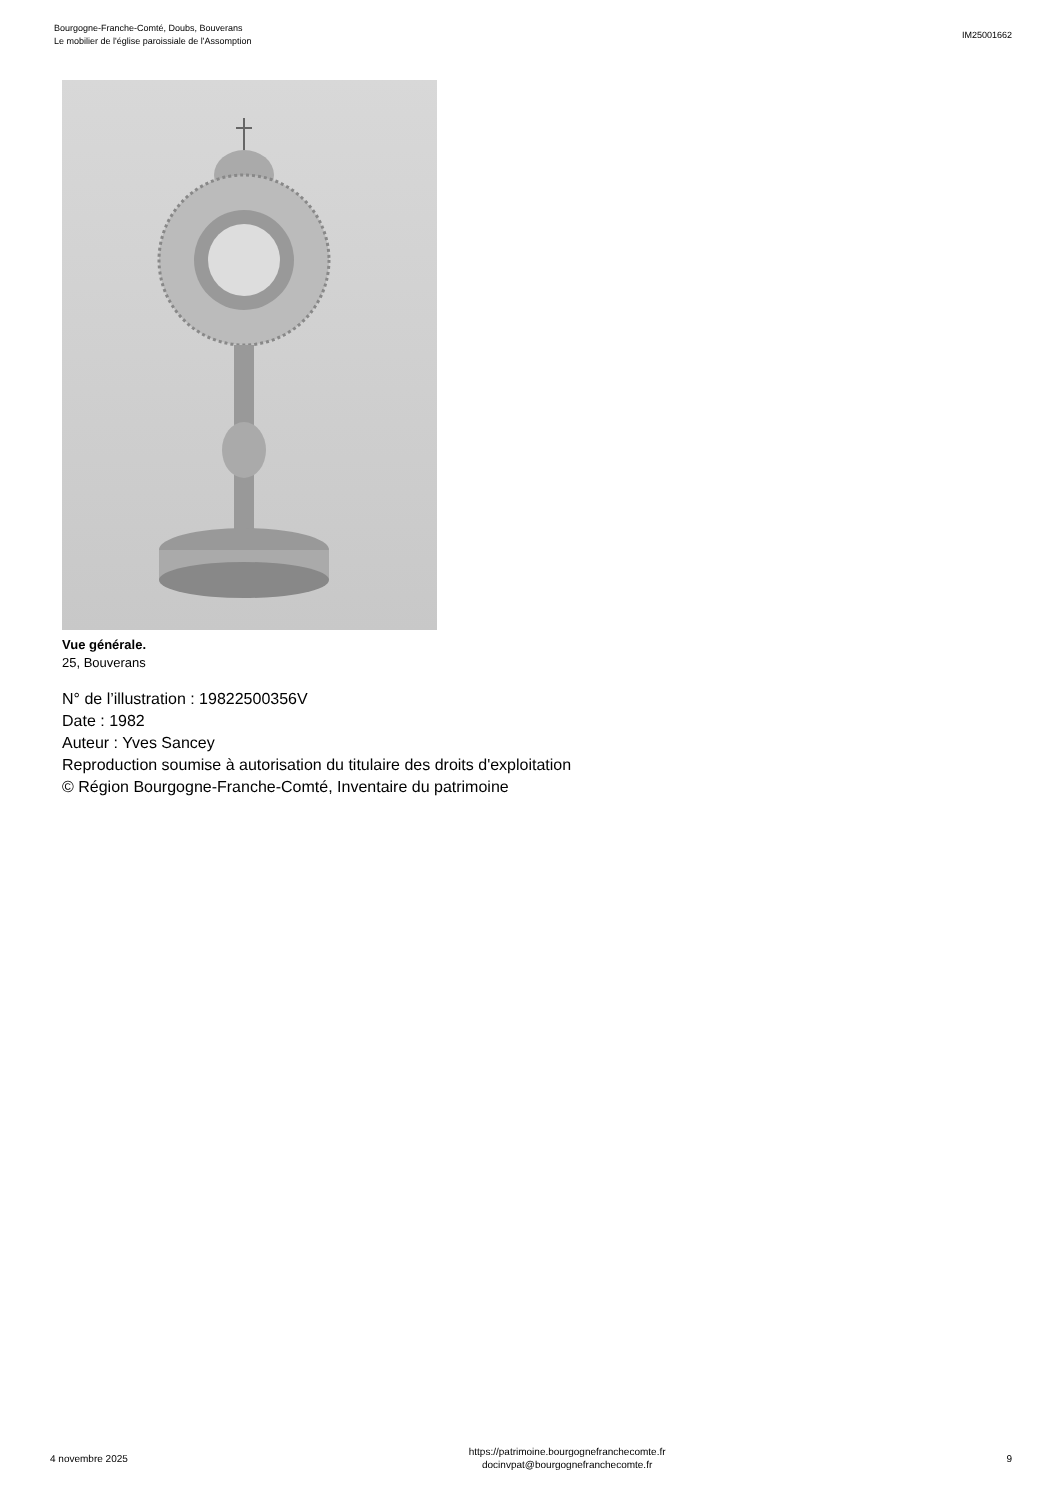Bourgogne-Franche-Comté, Doubs, Bouverans
Le mobilier de l'église paroissiale de l'Assomption
IM25001662
Vue générale.
25, Bouverans
N° de l’illustration : 19822500356V
Date : 1982
Auteur : Yves Sancey
Reproduction soumise à autorisation du titulaire des droits d'exploitation
© Région Bourgogne-Franche-Comté, Inventaire du patrimoine
4 novembre 2025
https://patrimoine.bourgognefranchecomte.fr
docinvpat@bourgognefranchecomte.fr
9